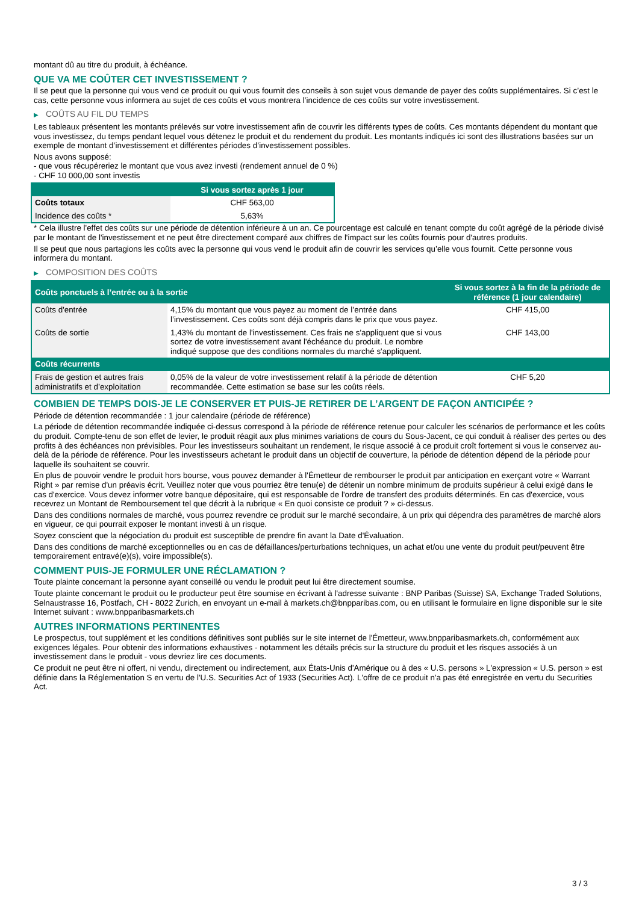montant dû au titre du produit, à échéance.
QUE VA ME COÛTER CET INVESTISSEMENT ?
Il se peut que la personne qui vous vend ce produit ou qui vous fournit des conseils à son sujet vous demande de payer des coûts supplémentaires. Si c’est le cas, cette personne vous informera au sujet de ces coûts et vous montrera l’incidence de ces coûts sur votre investissement.
▶ COÛTS AU FIL DU TEMPS
Les tableaux présentent les montants prélevés sur votre investissement afin de couvrir les différents types de coûts. Ces montants dépendent du montant que vous investissez, du temps pendant lequel vous détenez le produit et du rendement du produit. Les montants indiqués ici sont des illustrations basées sur un exemple de montant d’investissement et différentes périodes d’investissement possibles.
Nous avons supposé:
- que vous récupéreriez le montant que vous avez investi (rendement annuel de 0 %)
- CHF 10 000,00 sont investis
| | Si vous sortez après 1 jour |
| --- | --- |
| Coûts totaux | CHF 563,00 |
| Incidence des coûts * | 5,63% |
* Cela illustre l'effet des coûts sur une période de détention inférieure à un an. Ce pourcentage est calculé en tenant compte du coût agrégé de la période divisé par le montant de l'investissement et ne peut être directement comparé aux chiffres de l'impact sur les coûts fournis pour d'autres produits.
Il se peut que nous partagions les coûts avec la personne qui vous vend le produit afin de couvrir les services qu’elle vous fournit. Cette personne vous informera du montant.
▶ COMPOSITION DES COÛTS
| Coûts ponctuels à l’entrée ou à la sortie | | Si vous sortez à la fin de la période de référence (1 jour calendaire) |
| --- | --- | --- |
| Coûts d'entrée | 4,15% du montant que vous payez au moment de l’entrée dans l’investissement. Ces coûts sont déjà compris dans le prix que vous payez. | CHF 415,00 |
| Coûts de sortie | 1,43% du montant de l'investissement. Ces frais ne s'appliquent que si vous sortez de votre investissement avant l'échéance du produit. Le nombre indiqué suppose que des conditions normales du marché s'appliquent. | CHF 143,00 |
| Coûts récurrents | | |
| Frais de gestion et autres frais administratifs et d’exploitation | 0,05% de la valeur de votre investissement relatif à la période de détention recommandée. Cette estimation se base sur les coûts réels. | CHF 5,20 |
COMBIEN DE TEMPS DOIS-JE LE CONSERVER ET PUIS-JE RETIRER DE L’ARGENT DE FAÇON ANTICIPÉE ?
Période de détention recommandée : 1 jour calendaire (période de référence)
La période de détention recommandée indiquée ci-dessus correspond à la période de référence retenue pour calculer les scénarios de performance et les coûts du produit. Compte-tenu de son effet de levier, le produit réagit aux plus minimes variations de cours du Sous-Jacent, ce qui conduit à réaliser des pertes ou des profits à des échéances non prévisibles. Pour les investisseurs souhaitant un rendement, le risque associé à ce produit croît fortement si vous le conservez au-delà de la période de référence. Pour les investisseurs achetant le produit dans un objectif de couverture, la période de détention dépend de la période pour laquelle ils souhaitent se couvrir.
En plus de pouvoir vendre le produit hors bourse, vous pouvez demander à l'Émetteur de rembourser le produit par anticipation en exerçant votre « Warrant Right » par remise d'un préavis écrit. Veuillez noter que vous pourriez être tenu(e) de détenir un nombre minimum de produits supérieur à celui exigé dans le cas d'exercice. Vous devez informer votre banque dépositaire, qui est responsable de l'ordre de transfert des produits déterminés. En cas d'exercice, vous recevrez un Montant de Remboursement tel que décrit à la rubrique « En quoi consiste ce produit ? » ci-dessus.
Dans des conditions normales de marché, vous pourrez revendre ce produit sur le marché secondaire, à un prix qui dépendra des paramètres de marché alors en vigueur, ce qui pourrait exposer le montant investi à un risque.
Soyez conscient que la négociation du produit est susceptible de prendre fin avant la Date d'Évaluation.
Dans des conditions de marché exceptionnelles ou en cas de défaillances/perturbations techniques, un achat et/ou une vente du produit peut/peuvent être temporairement entravé(e)(s), voire impossible(s).
COMMENT PUIS-JE FORMULER UNE RÉCLAMATION ?
Toute plainte concernant la personne ayant conseillé ou vendu le produit peut lui être directement soumise.
Toute plainte concernant le produit ou le producteur peut être soumise en écrivant à l'adresse suivante : BNP Paribas (Suisse) SA, Exchange Traded Solutions, Selnaustrasse 16, Postfach, CH - 8022 Zurich, en envoyant un e-mail à markets.ch@bnpparibas.com, ou en utilisant le formulaire en ligne disponible sur le site Internet suivant : www.bnpparibasmarkets.ch
AUTRES INFORMATIONS PERTINENTES
Le prospectus, tout supplément et les conditions définitives sont publiés sur le site internet de l'Émetteur, www.bnpparibasmarkets.ch, conformément aux exigences légales. Pour obtenir des informations exhaustives - notamment les détails précis sur la structure du produit et les risques associés à un investissement dans le produit - vous devriez lire ces documents.
Ce produit ne peut être ni offert, ni vendu, directement ou indirectement, aux États-Unis d'Amérique ou à des « U.S. persons » L'expression « U.S. person » est définie dans la Réglementation S en vertu de l'U.S. Securities Act of 1933 (Securities Act). L'offre de ce produit n'a pas été enregistrée en vertu du Securities Act.
3 / 3